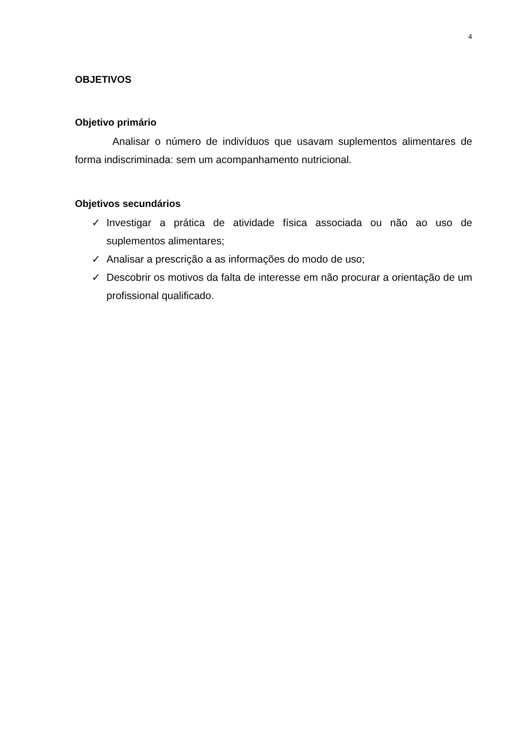4
OBJETIVOS
Objetivo primário
Analisar o número de indivíduos que usavam suplementos alimentares de forma indiscriminada: sem um acompanhamento nutricional.
Objetivos secundários
✓ Investigar a prática de atividade física associada ou não ao uso de suplementos alimentares;
✓ Analisar a prescrição a as informações do modo de uso;
✓ Descobrir os motivos da falta de interesse em não procurar a orientação de um profissional qualificado.